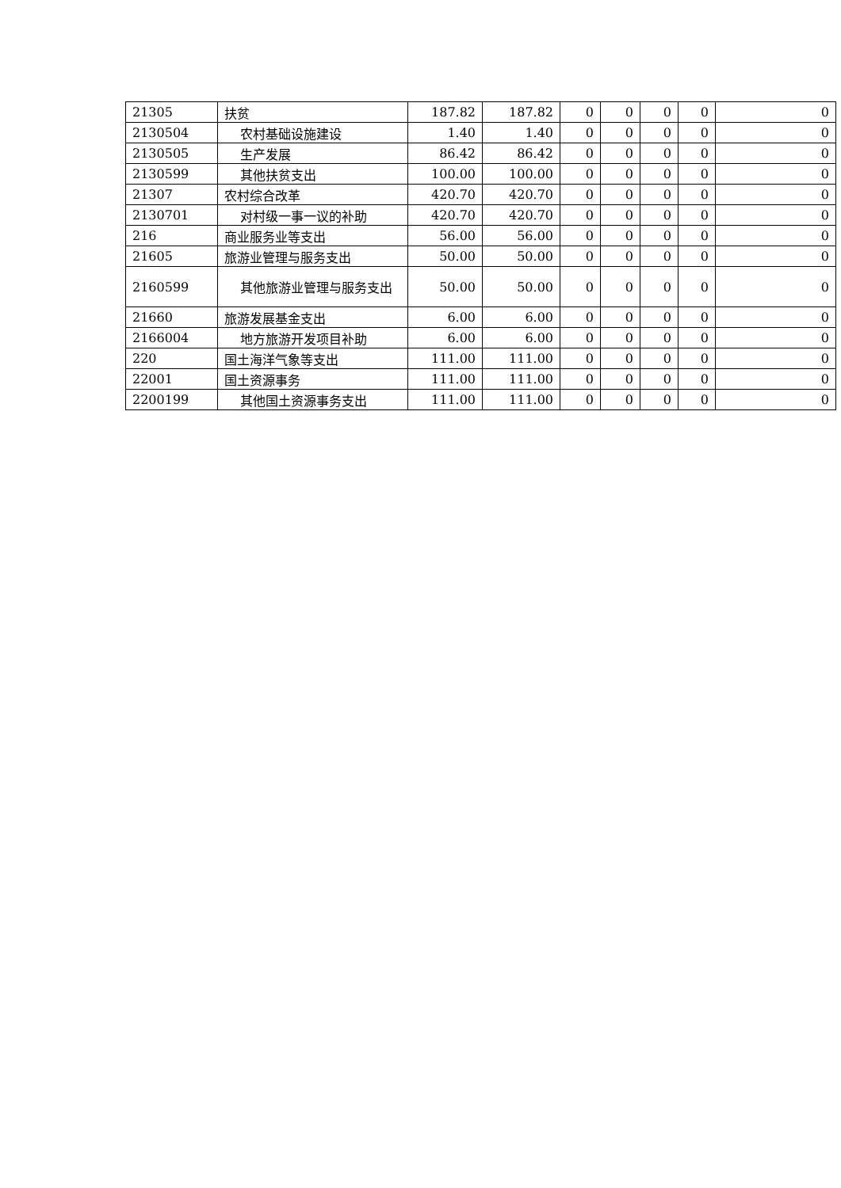| 21305 | 扶贫 | 187.82 | 187.82 | 0 | 0 | 0 | 0 | 0 |
| 2130504 | 农村基础设施建设 | 1.40 | 1.40 | 0 | 0 | 0 | 0 | 0 |
| 2130505 | 生产发展 | 86.42 | 86.42 | 0 | 0 | 0 | 0 | 0 |
| 2130599 | 其他扶贫支出 | 100.00 | 100.00 | 0 | 0 | 0 | 0 | 0 |
| 21307 | 农村综合改革 | 420.70 | 420.70 | 0 | 0 | 0 | 0 | 0 |
| 2130701 | 对村级一事一议的补助 | 420.70 | 420.70 | 0 | 0 | 0 | 0 | 0 |
| 216 | 商业服务业等支出 | 56.00 | 56.00 | 0 | 0 | 0 | 0 | 0 |
| 21605 | 旅游业管理与服务支出 | 50.00 | 50.00 | 0 | 0 | 0 | 0 | 0 |
| 2160599 | 其他旅游业管理与服务支出 | 50.00 | 50.00 | 0 | 0 | 0 | 0 | 0 |
| 21660 | 旅游发展基金支出 | 6.00 | 6.00 | 0 | 0 | 0 | 0 | 0 |
| 2166004 | 地方旅游开发项目补助 | 6.00 | 6.00 | 0 | 0 | 0 | 0 | 0 |
| 220 | 国土海洋气象等支出 | 111.00 | 111.00 | 0 | 0 | 0 | 0 | 0 |
| 22001 | 国土资源事务 | 111.00 | 111.00 | 0 | 0 | 0 | 0 | 0 |
| 2200199 | 其他国土资源事务支出 | 111.00 | 111.00 | 0 | 0 | 0 | 0 | 0 |